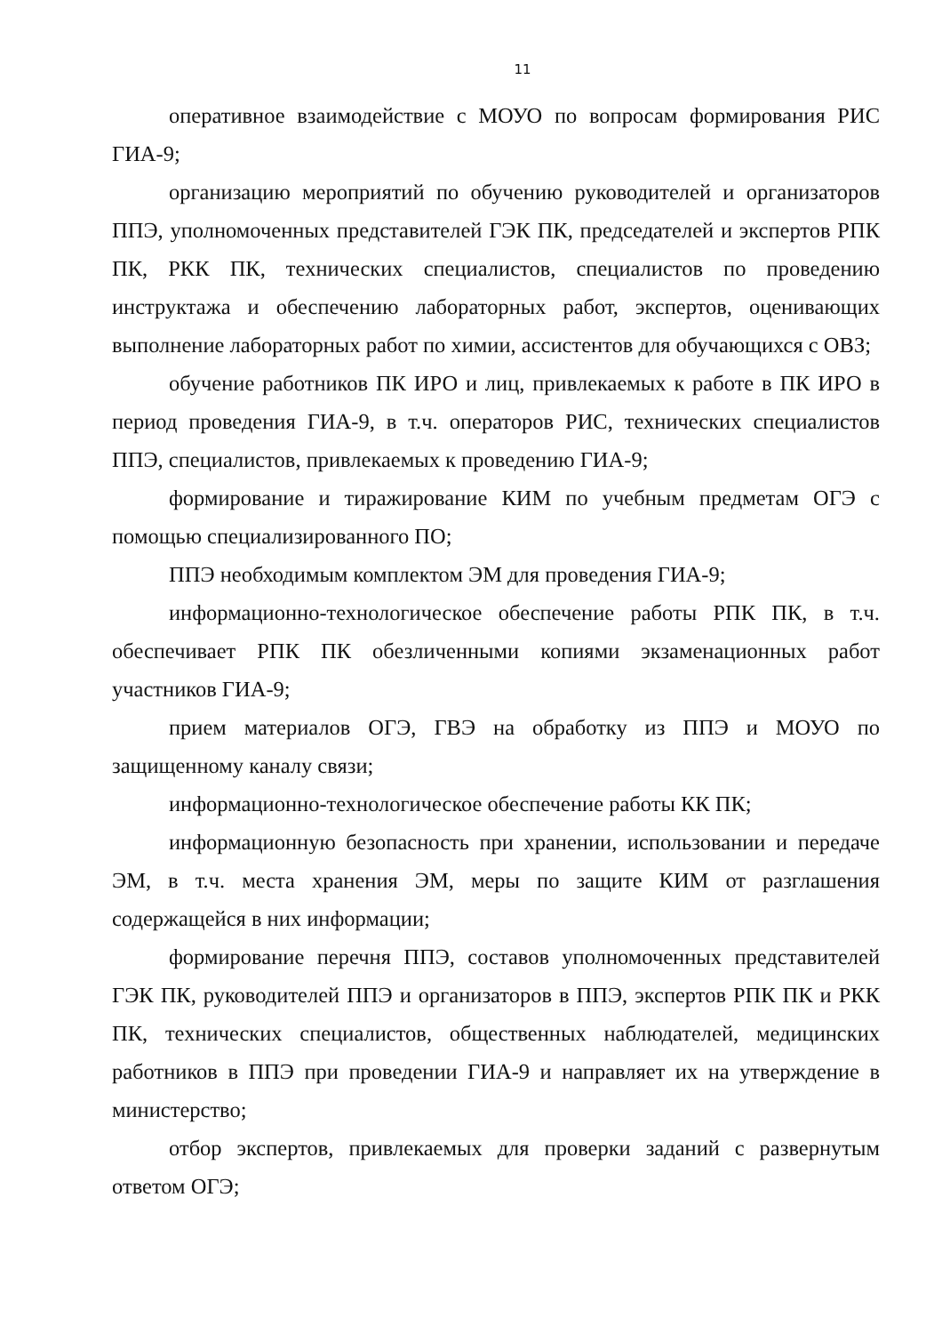11
оперативное взаимодействие с МОУО по вопросам формирования РИС ГИА-9;
организацию мероприятий по обучению руководителей и организаторов ППЭ, уполномоченных представителей ГЭК ПК, председателей и экспертов РПК ПК, РКК ПК, технических специалистов, специалистов по проведению инструктажа и обеспечению лабораторных работ, экспертов, оценивающих выполнение лабораторных работ по химии, ассистентов для обучающихся с ОВЗ;
обучение работников ПК ИРО и лиц, привлекаемых к работе в ПК ИРО в период проведения ГИА-9, в т.ч. операторов РИС, технических специалистов ППЭ, специалистов, привлекаемых к проведению ГИА-9;
формирование и тиражирование КИМ по учебным предметам ОГЭ с помощью специализированного ПО;
ППЭ необходимым комплектом ЭМ для проведения ГИА-9;
информационно-технологическое обеспечение работы РПК ПК, в т.ч. обеспечивает РПК ПК обезличенными копиями экзаменационных работ участников ГИА-9;
прием материалов ОГЭ, ГВЭ на обработку из ППЭ и МОУО по защищенному каналу связи;
информационно-технологическое обеспечение работы КК ПК;
информационную безопасность при хранении, использовании и передаче ЭМ, в т.ч. места хранения ЭМ, меры по защите КИМ от разглашения содержащейся в них информации;
формирование перечня ППЭ, составов уполномоченных представителей ГЭК ПК, руководителей ППЭ и организаторов в ППЭ, экспертов РПК ПК и РКК ПК, технических специалистов, общественных наблюдателей, медицинских работников в ППЭ при проведении ГИА-9 и направляет их на утверждение в министерство;
отбор экспертов, привлекаемых для проверки заданий с развернутым ответом ОГЭ;